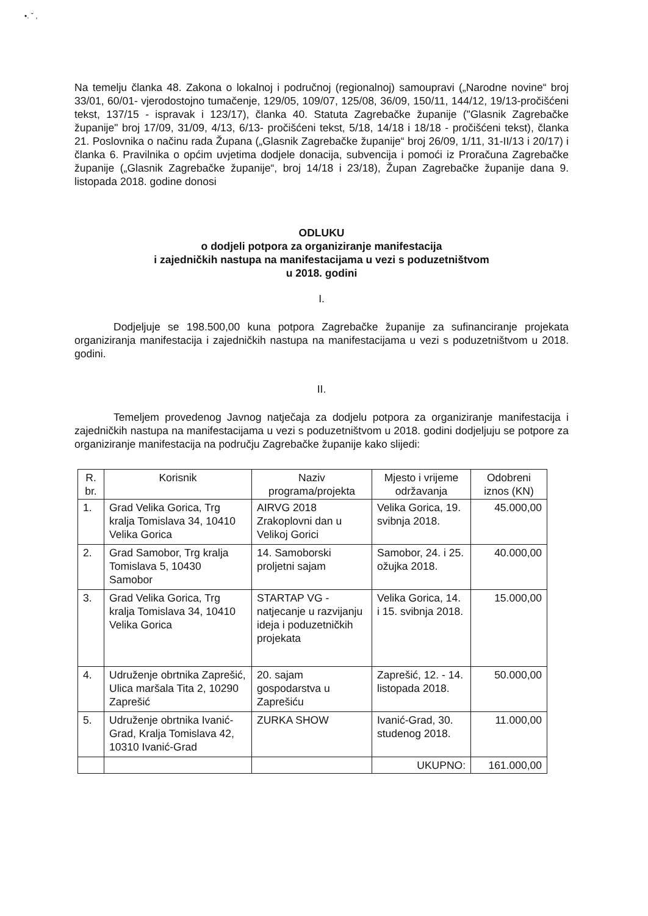•. ˇ ,
Na temelju članka 48. Zakona o lokalnoj i područnoj (regionalnoj) samoupravi („Narodne novine“ broj 33/01, 60/01- vjerodostojno tumačenje, 129/05, 109/07, 125/08, 36/09, 150/11, 144/12, 19/13-pročišćeni tekst, 137/15 - ispravak i 123/17), članka 40. Statuta Zagrebačke županije ("Glasnik Zagrebačke županije" broj 17/09, 31/09, 4/13, 6/13- pročišćeni tekst, 5/18, 14/18 i 18/18 - pročišćeni tekst), članka 21. Poslovnika o načinu rada Župana („Glasnik Zagrebačke županije“ broj 26/09, 1/11, 31-II/13 i 20/17) i članka 6. Pravilnika o općim uvjetima dodjele donacija, subvencija i pomoći iz Proračuna Zagrebačke županije („Glasnik Zagrebačke županije“, broj 14/18 i 23/18), Župan Zagrebačke županije dana 9. listopada 2018. godine donosi
ODLUKU
o dodjeli potpora za organiziranje manifestacija
i zajedničkih nastupa na manifestacijama u vezi s poduzetništvom
u 2018. godini
I.
Dodjeljuje se 198.500,00 kuna potpora Zagrebačke županije za sufinanciranje projekata organiziranja manifestacija i zajedničkih nastupa na manifestacijama u vezi s poduzetništvom u 2018. godini.
II.
Temeljem provedenog Javnog natječaja za dodjelu potpora za organiziranje manifestacija i zajedničkih nastupa na manifestacijama u vezi s poduzetništvom u 2018. godini dodjeljuju se potpore za organiziranje manifestacija na području Zagrebačke županije kako slijedi:
| R. br. | Korisnik | Naziv programa/projekta | Mjesto i vrijeme održavanja | Odobreni iznos (KN) |
| --- | --- | --- | --- | --- |
| 1. | Grad Velika Gorica, Trg kralja Tomislava 34, 10410 Velika Gorica | AIRVG 2018 Zrakoplovni dan u Velikoj Gorici | Velika Gorica, 19. svibnja 2018. | 45.000,00 |
| 2. | Grad Samobor, Trg kralja Tomislava 5, 10430 Samobor | 14. Samoborski proljetni sajam | Samobor, 24. i 25. ožujka 2018. | 40.000,00 |
| 3. | Grad Velika Gorica, Trg kralja Tomislava 34, 10410 Velika Gorica | STARTAP VG - natjecanje u razvijanju ideja i poduzetničkih projekata | Velika Gorica, 14. i 15. svibnja 2018. | 15.000,00 |
| 4. | Udruženje obrtnika Zaprešić, Ulica maršala Tita 2, 10290 Zaprešić | 20. sajam gospodarstva u Zaprešiću | Zaprešić, 12. - 14. listopada 2018. | 50.000,00 |
| 5. | Udruženje obrtnika Ivanić-Grad, Kralja Tomislava 42, 10310 Ivanić-Grad | ZURKA SHOW | Ivanić-Grad, 30. studenog 2018. | 11.000,00 |
| | | | UKUPNO: | 161.000,00 |